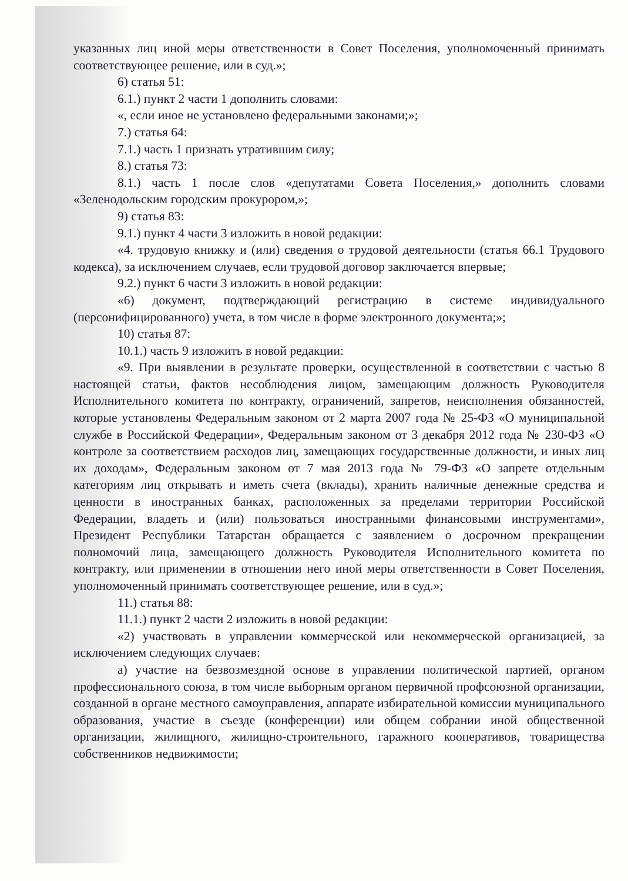указанных лиц иной меры ответственности в Совет Поселения, уполномоченный принимать соответствующее решение, или в суд.»;
6) статья 51:
6.1.) пункт 2 части 1 дополнить словами:
«, если иное не установлено федеральными законами;»;
7.) статья 64:
7.1.) часть 1 признать утратившим силу;
8.) статья 73:
8.1.) часть 1 после слов «депутатами Совета Поселения,» дополнить словами «Зеленодольским городским прокурором,»;
9) статья 83:
9.1.) пункт 4 части 3 изложить в новой редакции:
«4. трудовую книжку и (или) сведения о трудовой деятельности (статья 66.1 Трудового кодекса), за исключением случаев, если трудовой договор заключается впервые;
9.2.) пункт 6 части 3 изложить в новой редакции:
«6) документ, подтверждающий регистрацию в системе индивидуального (персонифицированного) учета, в том числе в форме электронного документа;»;
10) статья 87:
10.1.) часть 9 изложить в новой редакции:
«9. При выявлении в результате проверки, осуществленной в соответствии с частью 8 настоящей статьи, фактов несоблюдения лицом, замещающим должность Руководителя Исполнительного комитета по контракту, ограничений, запретов, неисполнения обязанностей, которые установлены Федеральным законом от 2 марта 2007 года № 25-ФЗ «О муниципальной службе в Российской Федерации», Федеральным законом от 3 декабря 2012 года № 230-ФЗ «О контроле за соответствием расходов лиц, замещающих государственные должности, и иных лиц их доходам», Федеральным законом от 7 мая 2013 года № 79-ФЗ «О запрете отдельным категориям лиц открывать и иметь счета (вклады), хранить наличные денежные средства и ценности в иностранных банках, расположенных за пределами территории Российской Федерации, владеть и (или) пользоваться иностранными финансовыми инструментами», Президент Республики Татарстан обращается с заявлением о досрочном прекращении полномочий лица, замещающего должность Руководителя Исполнительного комитета по контракту, или применении в отношении него иной меры ответственности в Совет Поселения, уполномоченный принимать соответствующее решение, или в суд.»;
11.) статья 88:
11.1.) пункт 2 части 2 изложить в новой редакции:
«2) участвовать в управлении коммерческой или некоммерческой организацией, за исключением следующих случаев:
а) участие на безвозмездной основе в управлении политической партией, органом профессионального союза, в том числе выборным органом первичной профсоюзной организации, созданной в органе местного самоуправления, аппарате избирательной комиссии муниципального образования, участие в съезде (конференции) или общем собрании иной общественной организации, жилищного, жилищно-строительного, гаражного кооперативов, товарищества собственников недвижимости;